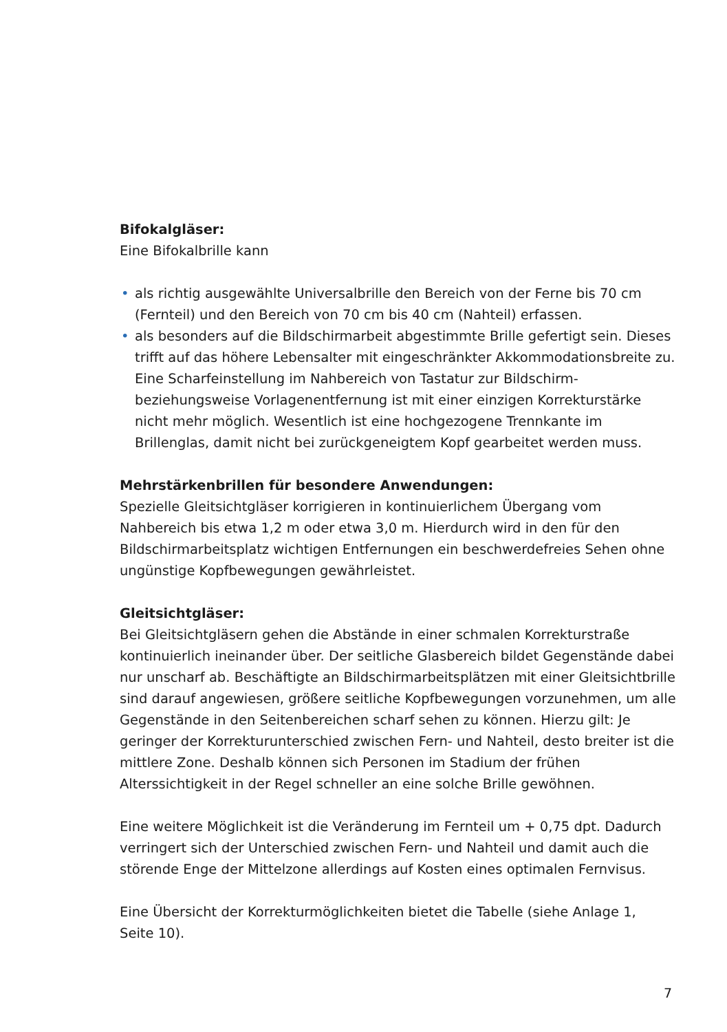Bifokalgläser:
Eine Bifokalbrille kann
• als richtig ausgewählte Universalbrille den Bereich von der Ferne bis 70 cm (Fernteil) und den Bereich von 70 cm bis 40 cm (Nahteil) erfassen.
• als besonders auf die Bildschirmarbeit abgestimmte Brille gefertigt sein. Dieses trifft auf das höhere Lebensalter mit eingeschränkter Akkommodationsbreite zu. Eine Scharfeinstellung im Nahbereich von Tastatur zur Bildschirm- beziehungsweise Vorlagenentfernung ist mit einer einzigen Korrekturstärke nicht mehr möglich. Wesentlich ist eine hochgezogene Trennkante im Brillenglas, damit nicht bei zurückgeneigtem Kopf gearbeitet werden muss.
Mehrstärkenbrillen für besondere Anwendungen:
Spezielle Gleitsichtgläser korrigieren in kontinuierlichem Übergang vom Nahbereich bis etwa 1,2 m oder etwa 3,0 m. Hierdurch wird in den für den Bildschirmarbeitsplatz wichtigen Entfernungen ein beschwerdefreies Sehen ohne ungünstige Kopfbewegungen gewährleistet.
Gleitsichtgläser:
Bei Gleitsichtgläsern gehen die Abstände in einer schmalen Korrekturstraße kontinuierlich ineinander über. Der seitliche Glasbereich bildet Gegenstände dabei nur unscharf ab. Beschäftigte an Bildschirmarbeitsplätzen mit einer Gleitsichtbrille sind darauf angewiesen, größere seitliche Kopfbewegungen vorzunehmen, um alle Gegenstände in den Seitenbereichen scharf sehen zu können. Hierzu gilt: Je geringer der Korrekturunterschied zwischen Fern- und Nahteil, desto breiter ist die mittlere Zone. Deshalb können sich Personen im Stadium der frühen Alterssichtigkeit in der Regel schneller an eine solche Brille gewöhnen.
Eine weitere Möglichkeit ist die Veränderung im Fernteil um + 0,75 dpt. Dadurch verringert sich der Unterschied zwischen Fern- und Nahteil und damit auch die störende Enge der Mittelzone allerdings auf Kosten eines optimalen Fernvisus.
Eine Übersicht der Korrekturmöglichkeiten bietet die Tabelle (siehe Anlage 1,
Seite 10).
7